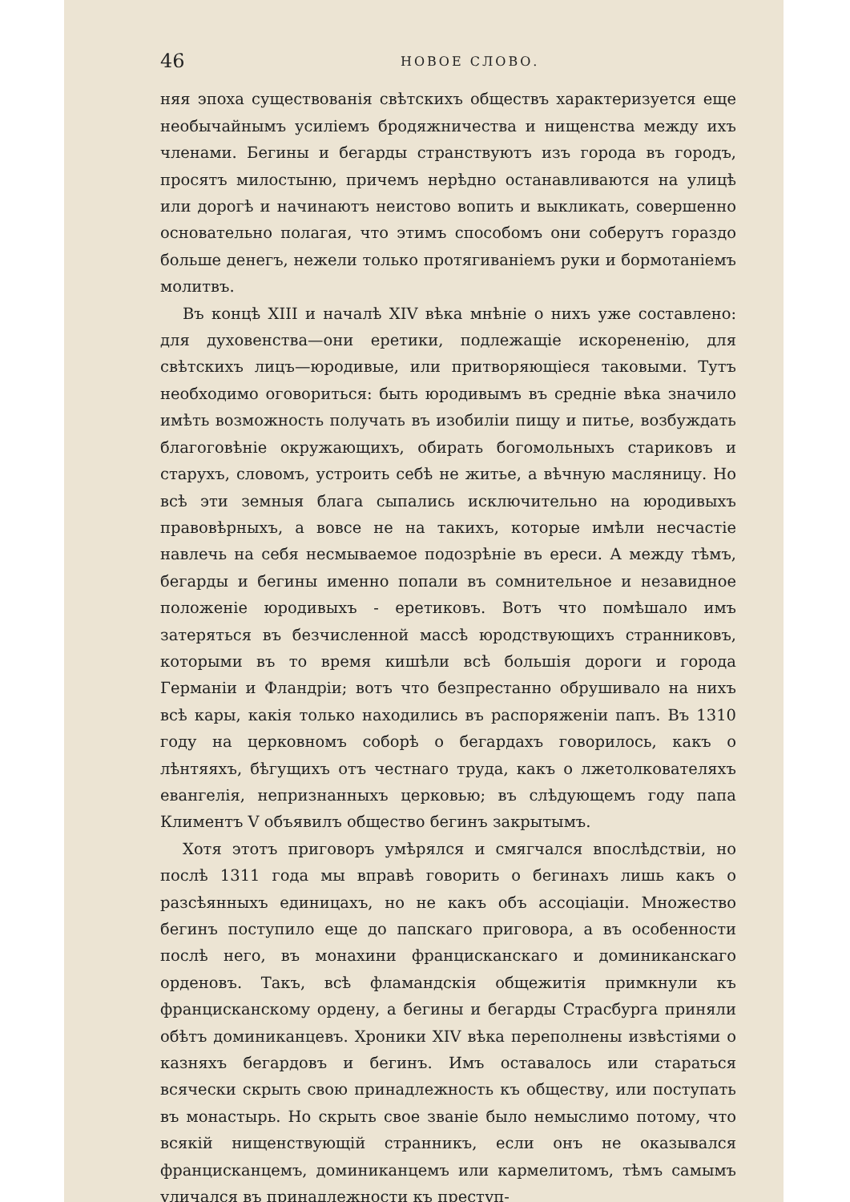46 НОВОЕ СЛОВО.
няя эпоха существованія свѣтскихъ обществъ характеризуется еще необычайнымъ усиліемъ бродяжничества и нищенства между ихъ членами. Бегины и бегарды странствуютъ изъ города въ городъ, просятъ милостыню, причемъ нерѣдно останавливаются на улицѣ или дорогѣ и начинаютъ неистово вопить и выкликать, совершенно основательно полагая, что этимъ способомъ они соберутъ гораздо больше денегъ, нежели только протягиваніемъ руки и бормотаніемъ молитвъ.
Въ концѣ XIII и началѣ XIV вѣка мнѣніе о нихъ уже составлено: для духовенства—они еретики, подлежащіе искорененію, для свѣтскихъ лицъ—юродивые, или притворяющіеся таковыми. Тутъ необходимо оговориться: быть юродивымъ въ средніе вѣка значило имѣть возможность получать въ изобиліи пищу и питье, возбуждать благоговѣніе окружающихъ, обирать богомольныхъ стариковъ и старухъ, словомъ, устроить себѣ не житье, а вѣчную масляницу. Но всѣ эти земныя блага сыпались исключительно на юродивыхъ правовѣрныхъ, а вовсе не на такихъ, которые имѣли несчастіе навлечь на себя несмываемое подозрѣніе въ ереси. А между тѣмъ, бегарды и бегины именно попали въ сомнительное и незавидное положеніе юродивыхъ - еретиковъ. Вотъ что помѣшало имъ затеряться въ безчисленной массѣ юродствующихъ странниковъ, которыми въ то время кишѣли всѣ большія дороги и города Германіи и Фландріи; вотъ что безпрестанно обрушивало на нихъ всѣ кары, какія только находились въ распоряженіи папъ. Въ 1310 году на церковномъ соборѣ о бегардахъ говорилось, какъ о лѣнтяяхъ, бѣгущихъ отъ честнаго труда, какъ о лжетолкователяхъ евангелія, непризнанныхъ церковью; въ слѣдующемъ году папа Климентъ V объявилъ общество бегинъ закрытымъ.
Хотя этотъ приговоръ умѣрялся и смягчался впослѣдствіи, но послѣ 1311 года мы вправѣ говорить о бегинахъ лишь какъ о разсѣянныхъ единицахъ, но не какъ объ ассоціаціи. Множество бегинъ поступило еще до папскаго приговора, а въ особенности послѣ него, въ монахини францисканскаго и доминиканскаго орденовъ. Такъ, всѣ фламандскія общежитія примкнули къ францисканскому ордену, а бегины и бегарды Страсбурга приняли обѣтъ доминиканцевъ. Хроники XIV вѣка переполнены извѣстіями о казняхъ бегардовъ и бегинъ. Имъ оставалось или стараться всячески скрыть свою принадлежность къ обществу, или поступать въ монастырь. Но скрыть свое званіе было немыслимо потому, что всякій нищенствующій странникъ, если онъ не оказывался францисканцемъ, доминиканцемъ или кармелитомъ, тѣмъ самымъ уличался въ принадлежности къ преступ-